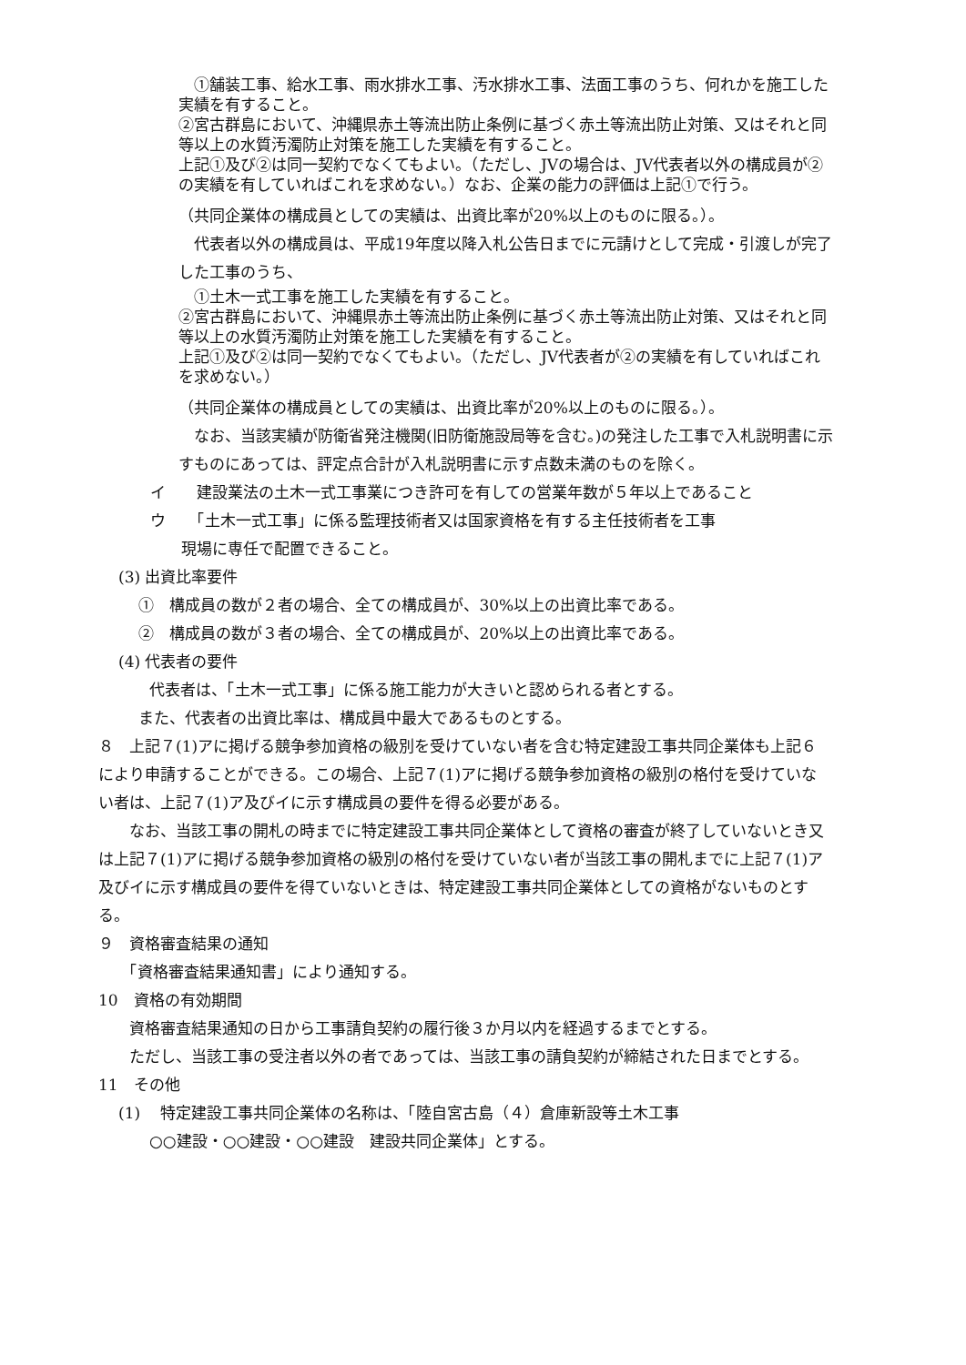①舗装工事、給水工事、雨水排水工事、汚水排水工事、法面工事のうち、何れかを施工した実績を有すること。
②宮古群島において、沖縄県赤土等流出防止条例に基づく赤土等流出防止対策、又はそれと同等以上の水質汚濁防止対策を施工した実績を有すること。
上記①及び②は同一契約でなくてもよい。（ただし、JVの場合は、JV代表者以外の構成員が②の実績を有していればこれを求めない。）なお、企業の能力の評価は上記①で行う。
（共同企業体の構成員としての実績は、出資比率が20%以上のものに限る。）。
　代表者以外の構成員は、平成19年度以降入札公告日までに元請けとして完成・引渡しが完了した工事のうち、
　①土木一式工事を施工した実績を有すること。
②宮古群島において、沖縄県赤土等流出防止条例に基づく赤土等流出防止対策、又はそれと同等以上の水質汚濁防止対策を施工した実績を有すること。
上記①及び②は同一契約でなくてもよい。（ただし、JV代表者が②の実績を有していればこれを求めない。）
（共同企業体の構成員としての実績は、出資比率が20%以上のものに限る。）。
　なお、当該実績が防衛省発注機関(旧防衛施設局等を含む。)の発注した工事で入札説明書に示すものにあっては、評定点合計が入札説明書に示す点数未満のものを除く。
イ　　建設業法の土木一式工事業につき許可を有しての営業年数が５年以上であること
ウ　　「土木一式工事」に係る監理技術者又は国家資格を有する主任技術者を工事
　　現場に専任で配置できること。
(3) 出資比率要件
　 ①　構成員の数が２者の場合、全ての構成員が、30%以上の出資比率である。
　 ②　構成員の数が３者の場合、全ての構成員が、20%以上の出資比率である。
(4) 代表者の要件
　　代表者は、「土木一式工事」に係る施工能力が大きいと認められる者とする。
　 また、代表者の出資比率は、構成員中最大であるものとする。
８　上記７(1)アに掲げる競争参加資格の級別を受けていない者を含む特定建設工事共同企業体も上記６により申請することができる。この場合、上記７(1)アに掲げる競争参加資格の級別の格付を受けていない者は、上記７(1)ア及びイに示す構成員の要件を得る必要がある。
　　なお、当該工事の開札の時までに特定建設工事共同企業体として資格の審査が終了していないとき又は上記７(1)アに掲げる競争参加資格の級別の格付を受けていない者が当該工事の開札までに上記７(1)ア及びイに示す構成員の要件を得ていないときは、特定建設工事共同企業体としての資格がないものとする。
９　資格審査結果の通知
　　「資格審査結果通知書」により通知する。
10　資格の有効期間
　　資格審査結果通知の日から工事請負契約の履行後３か月以内を経過するまでとする。
　　ただし、当該工事の受注者以外の者であっては、当該工事の請負契約が締結された日までとする。
11　その他
(1)　 特定建設工事共同企業体の名称は、「陸自宮古島（４）倉庫新設等土木工事
　　○○建設・○○建設・○○建設　建設共同企業体」とする。